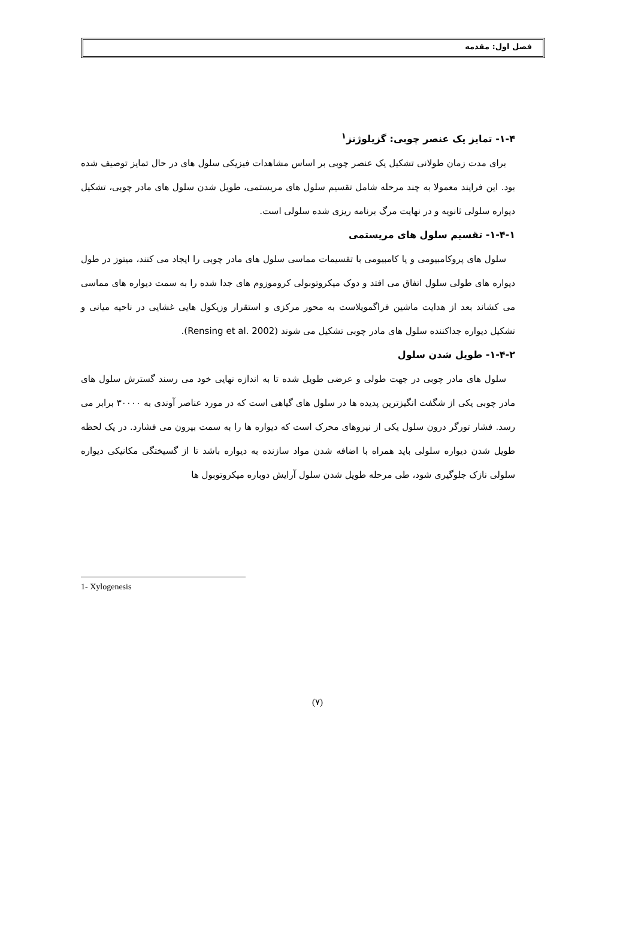فصل اول: مقدمه
۱-۴- تمایز یک عنصر چوبی: گزیلوژنز<sup>۱</sup>
برای مدت زمان طولانی تشکیل یک عنصر چوبی بر اساس مشاهدات فیزیکی سلول های در حال تمایز توصیف شده بود. این فرایند معمولا به چند مرحله شامل تقسیم سلول های مریستمی، طویل شدن سلول های مادر چوبی، تشکیل دیواره سلولی ثانویه و در نهایت مرگ برنامه ریزی شده سلولی است.
۱-۴-۱- تقسیم سلول های مریستمی
سلول های پروکامبیومی و یا کامبیومی با تقسیمات مماسی سلول های مادر چوبی را ایجاد می کنند، میتوز در طول دیواره های طولی سلول اتفاق می افتد و دوک میکروتوبولی کروموزوم های جدا شده را به سمت دیواره های مماسی می کشاند بعد از هدایت ماشین فراگموپلاست به محور مرکزی و استقرار وزیکول هایی غشایی در ناحیه میانی و تشکیل دیواره جداکننده سلول های مادر چوبی تشکیل می شوند (Rensing et al. 2002).
۱-۴-۲- طویل شدن سلول
سلول های مادر چوبی در جهت طولی و عرضی طویل شده تا به اندازه نهایی خود می رسند گسترش سلول های مادر چوبی یکی از شگفت انگیزترین پدیده ها در سلول های گیاهی است که در مورد عناصر آوندی به ۳۰۰۰۰ برابر می رسد. فشار تورگر درون سلول یکی از نیروهای محرک است که دیواره ها را به سمت بیرون می فشارد. در یک لحظه طویل شدن دیواره سلولی باید همراه با اضافه شدن مواد سازنده به دیواره باشد تا از گسیختگی مکانیکی دیواره سلولی نازک جلوگیری شود، طی مرحله طویل شدن سلول آرایش دوباره میکروتوبول ها
1- Xylogenesis
(۷)